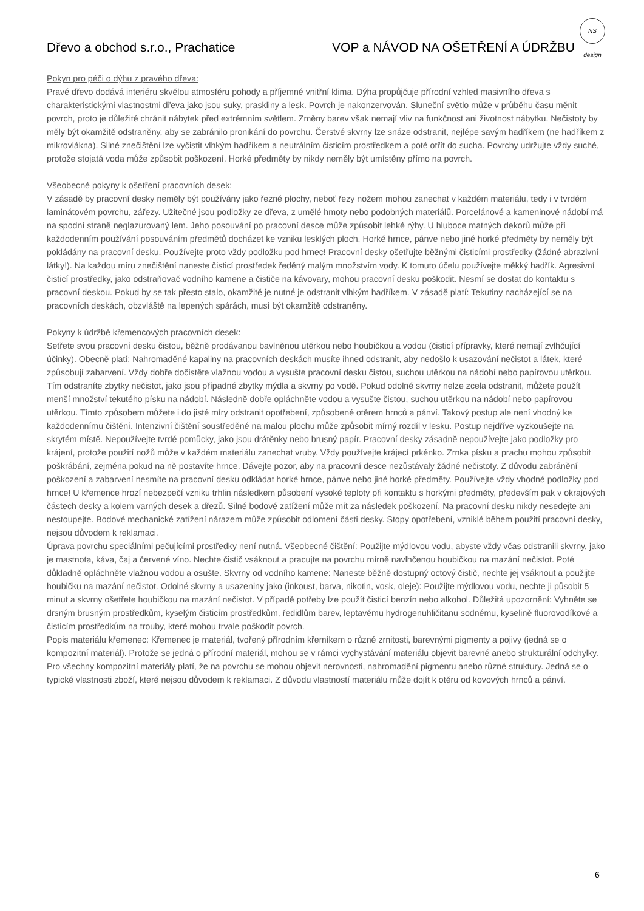NS design
Dřevo a obchod s.r.o., Prachatice VOP a NÁVOD NA OŠETŘENÍ A ÚDRŽBU
Pokyn pro péči o dýhu z pravého dřeva:
Pravé dřevo dodává interiéru skvělou atmosféru pohody a příjemné vnitřní klima. Dýha propůjčuje přírodní vzhled masivního dřeva s charakteristickými vlastnostmi dřeva jako jsou suky, praskliny a lesk. Povrch je nakonzervován. Sluneční světlo může v průběhu času měnit povrch, proto je důležité chránit nábytek před extrémním světlem. Změny barev však nemají vliv na funkčnost ani životnost nábytku. Nečistoty by měly být okamžitě odstraněny, aby se zabránilo pronikání do povrchu. Čerstvé skvrny lze snáze odstranit, nejlépe savým hadříkem (ne hadříkem z mikrovlákna). Silné znečištění lze vyčistit vlhkým hadříkem a neutrálním čisticím prostředkem a poté otřít do sucha. Povrchy udržujte vždy suché, protože stojatá voda může způsobit poškození. Horké předměty by nikdy neměly být umístěny přímo na povrch.
Všeobecné pokyny k ošetření pracovních desek:
V zásadě by pracovní desky neměly být používány jako řezné plochy, neboť řezy nožem mohou zanechat v každém materiálu, tedy i v tvrdém laminátovém povrchu, zářezy. Užitečné jsou podložky ze dřeva, z umělé hmoty nebo podobných materiálů. Porcelánové a kameninové nádobí má na spodní straně neglazurovaný lem. Jeho posouvání po pracovní desce může způsobit lehké rýhy. U hluboce matných dekorů může při každodenním používání posouváním předmětů docházet ke vzniku lesklých ploch. Horké hrnce, pánve nebo jiné horké předměty by neměly být pokládány na pracovní desku. Používejte proto vždy podložku pod hrnec! Pracovní desky ošetřujte běžnými čisticími prostředky (žádné abrazivní látky!). Na každou míru znečištění naneste čisticí prostředek ředěný malým množstvím vody. K tomuto účelu používejte měkký hadřík. Agresivní čisticí prostředky, jako odstraňovač vodního kamene a čističe na kávovary, mohou pracovní desku poškodit. Nesmí se dostat do kontaktu s pracovní deskou. Pokud by se tak přesto stalo, okamžitě je nutné je odstranit vlhkým hadříkem. V zásadě platí: Tekutiny nacházející se na pracovních deskách, obzvláště na lepených spárách, musí být okamžitě odstraněny.
Pokyny k údržbě křemencových pracovních desek:
Setřete svou pracovní desku čistou, běžně prodávanou bavlněnou utěrkou nebo houbičkou a vodou (čisticí přípravky, které nemají zvlhčující účinky). Obecně platí: Nahromaděné kapaliny na pracovních deskách musíte ihned odstranit, aby nedošlo k usazování nečistot a látek, které způsobují zabarvení. Vždy dobře dočistěte vlažnou vodou a vysušte pracovní desku čistou, suchou utěrkou na nádobí nebo papírovou utěrkou. Tím odstraníte zbytky nečistot, jako jsou případné zbytky mýdla a skvrny po vodě. Pokud odolné skvrny nelze zcela odstranit, můžete použít menší množství tekutého písku na nádobí. Následně dobře opláchněte vodou a vysušte čistou, suchou utěrkou na nádobí nebo papírovou utěrkou. Tímto způsobem můžete i do jisté míry odstranit opotřebení, způsobené otěrem hrnců a pánví. Takový postup ale není vhodný ke každodennímu čištění. Intenzivní čištění soustředěné na malou plochu může způsobit mírný rozdíl v lesku. Postup nejdříve vyzkoušejte na skrytém místě. Nepoužívejte tvrdé pomůcky, jako jsou drátěnky nebo brusný papír. Pracovní desky zásadně nepoužívejte jako podložky pro krájení, protože použití nožů může v každém materiálu zanechat vruby. Vždy používejte krájecí prkénko. Zrnka písku a prachu mohou způsobit poškrábání, zejména pokud na ně postavíte hrnce. Dávejte pozor, aby na pracovní desce nezůstávaly žádné nečistoty. Z důvodu zabránění poškození a zabarvení nesmíte na pracovní desku odkládat horké hrnce, pánve nebo jiné horké předměty. Používejte vždy vhodné podložky pod hrnce! U křemence hrozí nebezpečí vzniku trhlin následkem působení vysoké teploty při kontaktu s horkými předměty, především pak v okrajových částech desky a kolem varných desek a dřezů. Silné bodové zatížení může mít za následek poškození. Na pracovní desku nikdy nesedejte ani nestoupejte. Bodové mechanické zatížení nárazem může způsobit odlomení části desky. Stopy opotřebení, vzniklé během použití pracovní desky, nejsou důvodem k reklamaci.
Úprava povrchu speciálními pečujícími prostředky není nutná. Všeobecné čištění: Použijte mýdlovou vodu, abyste vždy včas odstranili skvrny, jako je mastnota, káva, čaj a červené víno. Nechte čistič vsáknout a pracujte na povrchu mírně navlhčenou houbičkou na mazání nečistot. Poté důkladně opláchněte vlažnou vodou a osušte. Skvrny od vodního kamene: Naneste běžně dostupný octový čistič, nechte jej vsáknout a použijte houbičku na mazání nečistot. Odolné skvrny a usazeniny jako (inkoust, barva, nikotin, vosk, oleje): Použijte mýdlovou vodu, nechte ji působit 5 minut a skvrny ošetřete houbičkou na mazání nečistot. V případě potřeby lze použít čisticí benzín nebo alkohol. Důležitá upozornění: Vyhněte se drsným brusným prostředkům, kyselým čisticím prostředkům, ředidlům barev, leptavému hydrogenuhličitanu sodnému, kyselině fluorovodíkové a čisticím prostředkům na trouby, které mohou trvale poškodit povrch.
Popis materiálu křemenec: Křemenec je materiál, tvořený přírodním křemíkem o různé zrnitosti, barevnými pigmenty a pojivy (jedná se o kompozitní materiál). Protože se jedná o přírodní materiál, mohou se v rámci vychystávání materiálu objevit barevné anebo strukturální odchylky. Pro všechny kompozitní materiály platí, že na povrchu se mohou objevit nerovnosti, nahromadění pigmentu anebo různé struktury. Jedná se o typické vlastnosti zboží, které nejsou důvodem k reklamaci. Z důvodu vlastností materiálu může dojít k otěru od kovových hrnců a pánví.
6